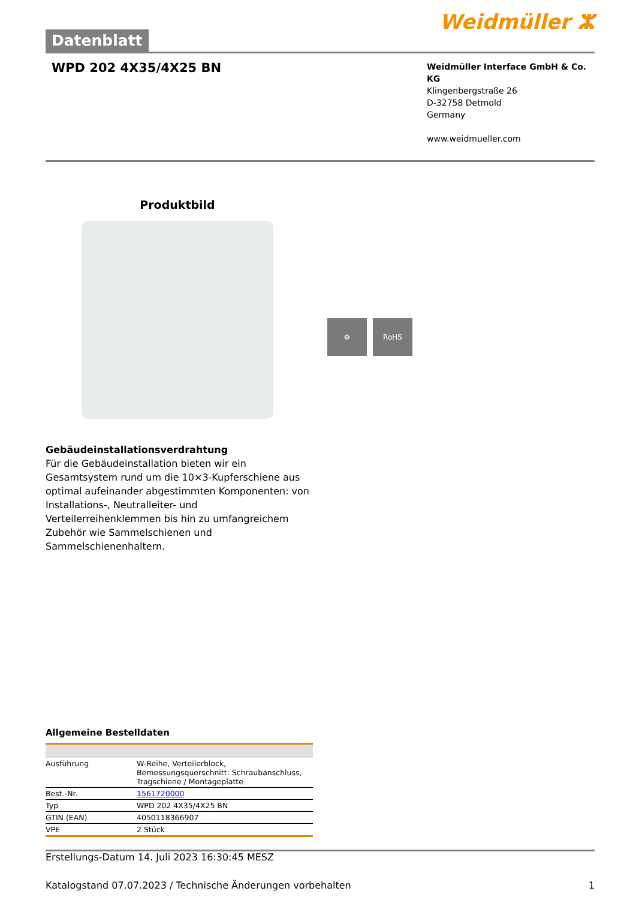Datenblatt
Weidmüller ⵣ
WPD 202 4X35/4X25 BN
Weidmüller Interface GmbH & Co. KG
Klingenbergstraße 26
D-32758 Detmold
Germany
www.weidmueller.com
Produktbild
⚙ RoHS
Gebäudeinstallationsverdrahtung
Für die Gebäudeinstallation bieten wir ein Gesamtsystem rund um die 10×3-Kupferschiene aus optimal aufeinander abgestimmten Komponenten: von Installations-, Neutralleiter- und Verteilerreihenklemmen bis hin zu umfangreichem Zubehör wie Sammelschienen und Sammelschienenhaltern.
Allgemeine Bestelldaten
| Ausführung | W-Reihe, Verteilerblock, Bemessungsquerschnitt: Schraubanschluss, Tragschiene / Montageplatte |
| Best.-Nr. | 1561720000 |
| Typ | WPD 202 4X35/4X25 BN |
| GTIN (EAN) | 4050118366907 |
| VPE | 2 Stück |
Erstellungs-Datum 14. Juli 2023 16:30:45 MESZ
Katalogstand 07.07.2023 / Technische Änderungen vorbehalten 1